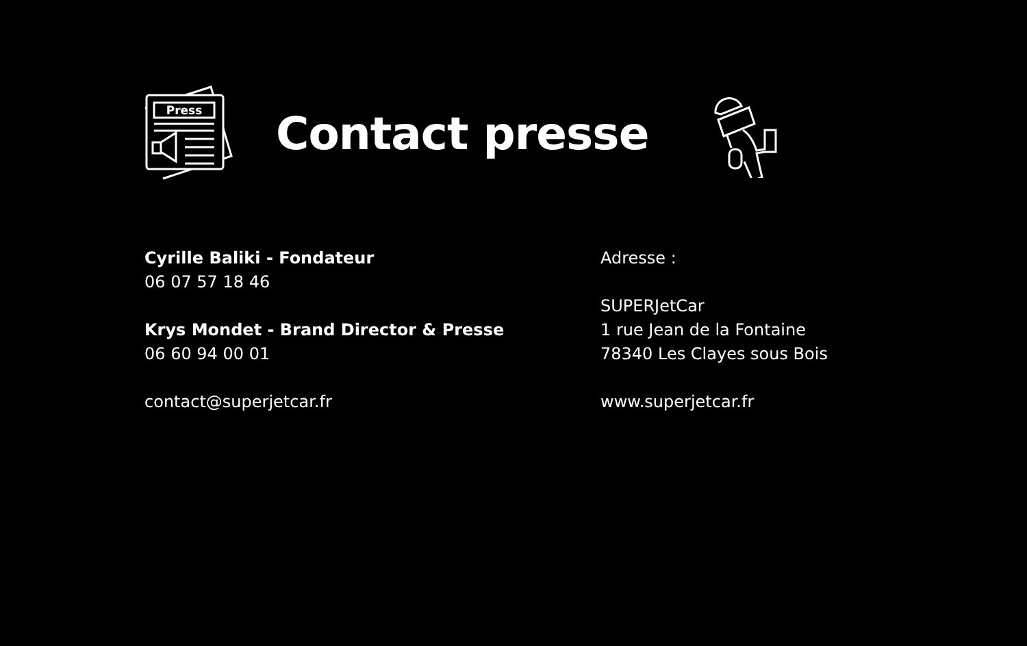Press
Contact presse
Cyrille Baliki - Fondateur
06 07 57 18 46
Krys Mondet - Brand Director & Presse
06 60 94 00 01
contact@superjetcar.fr
Adresse :
SUPERJetCar
1 rue Jean de la Fontaine
78340 Les Clayes sous Bois
www.superjetcar.fr